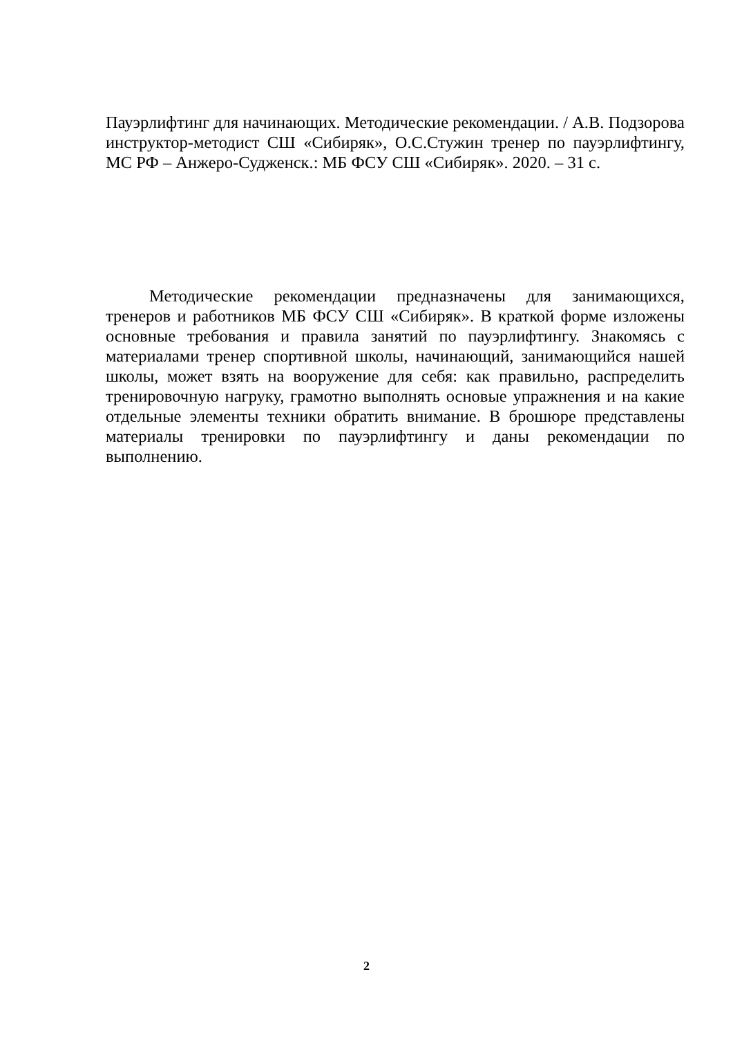Пауэрлифтинг для начинающих. Методические рекомендации. / А.В. Подзорова инструктор-методист СШ «Сибиряк», О.С.Стужин тренер по пауэрлифтингу, МС РФ – Анжеро-Судженск.: МБ ФСУ СШ «Сибиряк». 2020. – 31 с.
Методические рекомендации предназначены для занимающихся, тренеров и работников МБ ФСУ СШ «Сибиряк». В краткой форме изложены основные требования и правила занятий по пауэрлифтингу. Знакомясь с материалами тренер спортивной школы, начинающий, занимающийся нашей школы, может взять на вооружение для себя: как правильно, распределить тренировочную нагруку, грамотно выполнять основые упражнения и на какие отдельные элементы техники обратить внимание. В брошюре представлены материалы тренировки по пауэрлифтингу и даны рекомендации по выполнению.
2